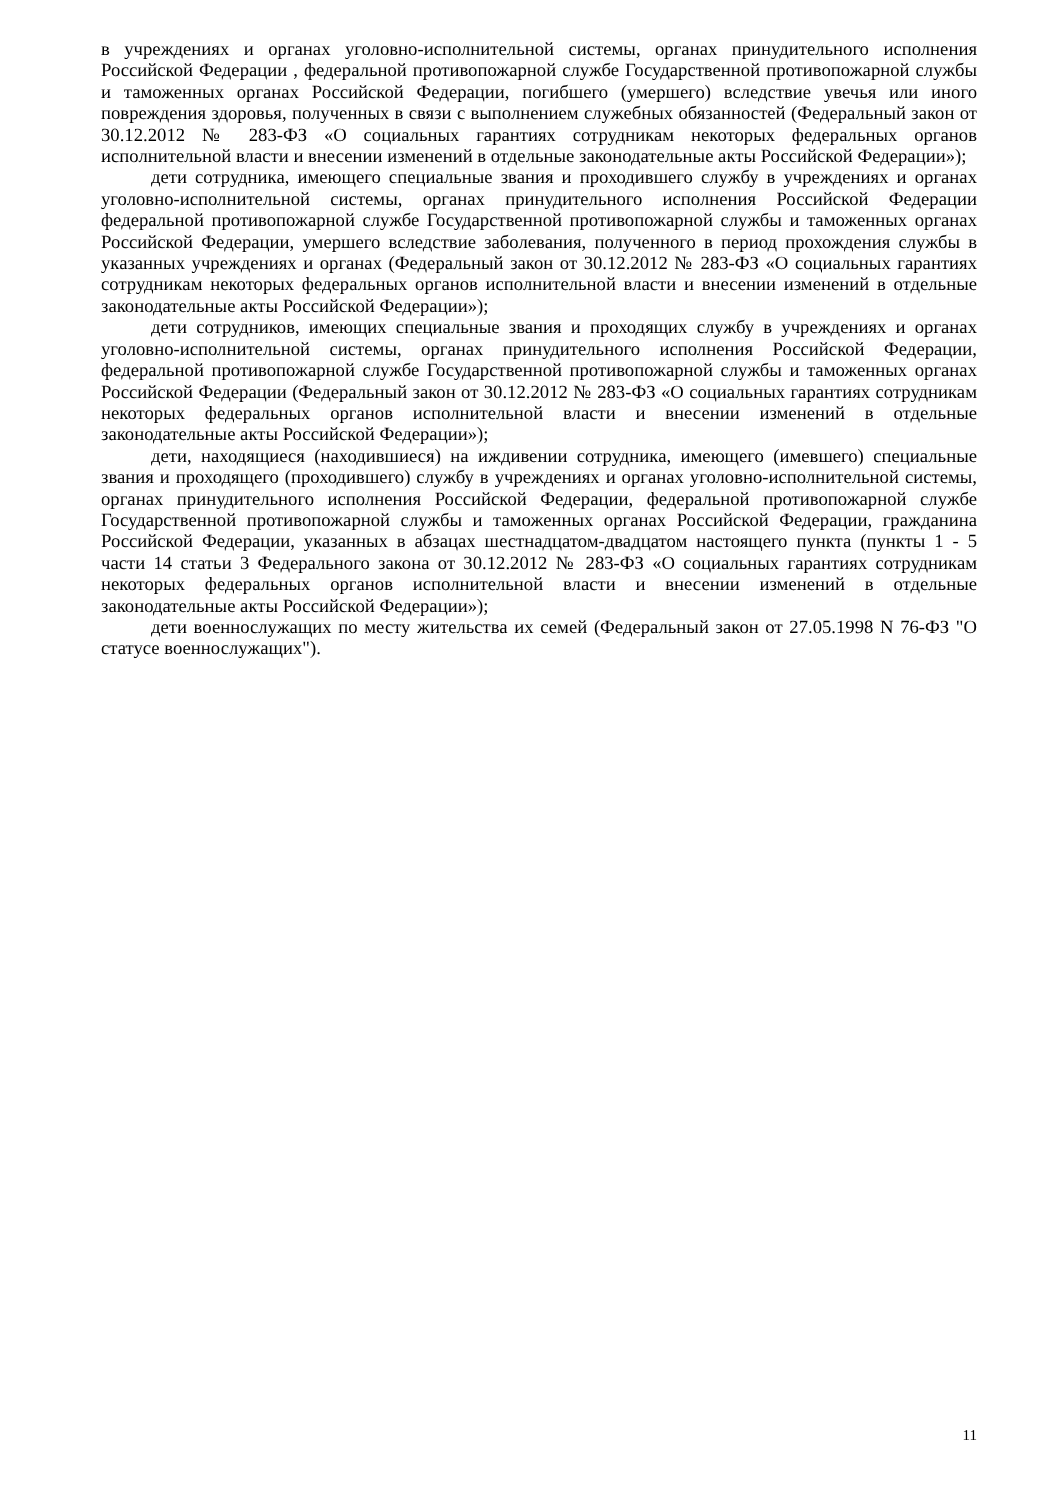в учреждениях и органах уголовно-исполнительной системы, органах принудительного исполнения Российской Федерации , федеральной противопожарной службе Государственной противопожарной службы и таможенных органах Российской Федерации, погибшего (умершего) вследствие увечья или иного повреждения здоровья, полученных в связи с выполнением служебных обязанностей (Федеральный закон от 30.12.2012 № 283-ФЗ «О социальных гарантиях сотрудникам некоторых федеральных органов исполнительной власти и внесении изменений в отдельные законодательные акты Российской Федерации»);
дети сотрудника, имеющего специальные звания и проходившего службу в учреждениях и органах уголовно-исполнительной системы, органах принудительного исполнения Российской Федерации федеральной противопожарной службе Государственной противопожарной службы и таможенных органах Российской Федерации, умершего вследствие заболевания, полученного в период прохождения службы в указанных учреждениях и органах (Федеральный закон от 30.12.2012 № 283-ФЗ «О социальных гарантиях сотрудникам некоторых федеральных органов исполнительной власти и внесении изменений в отдельные законодательные акты Российской Федерации»);
дети сотрудников, имеющих специальные звания и проходящих службу в учреждениях и органах уголовно-исполнительной системы, органах принудительного исполнения Российской Федерации, федеральной противопожарной службе Государственной противопожарной службы и таможенных органах Российской Федерации (Федеральный закон от 30.12.2012 № 283-ФЗ «О социальных гарантиях сотрудникам некоторых федеральных органов исполнительной власти и внесении изменений в отдельные законодательные акты Российской Федерации»);
дети, находящиеся (находившиеся) на иждивении сотрудника, имеющего (имевшего) специальные звания и проходящего (проходившего) службу в учреждениях и органах уголовно-исполнительной системы, органах принудительного исполнения Российской Федерации, федеральной противопожарной службе Государственной противопожарной службы и таможенных органах Российской Федерации, гражданина Российской Федерации, указанных в абзацах шестнадцатом-двадцатом настоящего пункта (пункты 1 - 5 части 14 статьи 3 Федерального закона от 30.12.2012 № 283-ФЗ «О социальных гарантиях сотрудникам некоторых федеральных органов исполнительной власти и внесении изменений в отдельные законодательные акты Российской Федерации»);
дети военнослужащих по месту жительства их семей (Федеральный закон от 27.05.1998 N 76-ФЗ "О статусе военнослужащих").
11